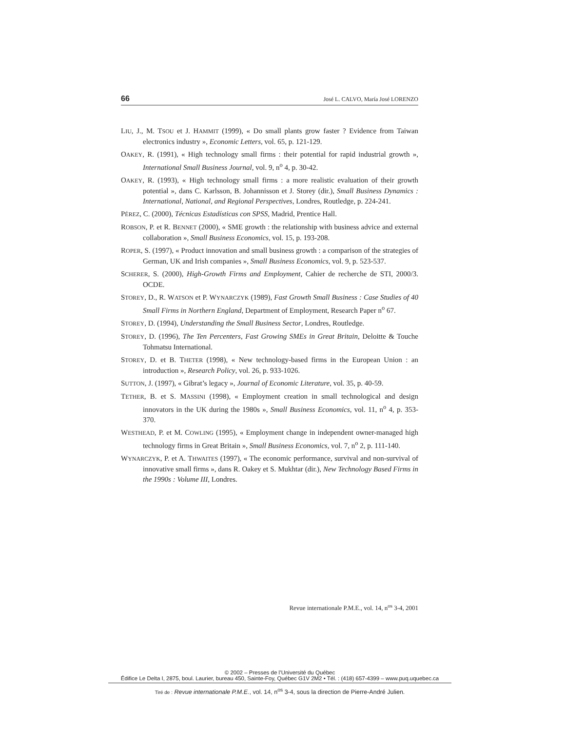66 José L. CALVO, María José LORENZO
LIU, J., M. TSOU et J. HAMMIT (1999), « Do small plants grow faster ? Evidence from Taiwan electronics industry », Economic Letters, vol. 65, p. 121-129.
OAKEY, R. (1991), « High technology small firms : their potential for rapid industrial growth », International Small Business Journal, vol. 9, n<sup>o</sup> 4, p. 30-42.
OAKEY, R. (1993), « High technology small firms : a more realistic evaluation of their growth potential », dans C. Karlsson, B. Johannisson et J. Storey (dir.), Small Business Dynamics : International, National, and Regional Perspectives, Londres, Routledge, p. 224-241.
PÉREZ, C. (2000), Técnicas Estadísticas con SPSS, Madrid, Prentice Hall.
ROBSON, P. et R. BENNET (2000), « SME growth : the relationship with business advice and external collaboration », Small Business Economics, vol. 15, p. 193-208.
ROPER, S. (1997), « Product innovation and small business growth : a comparison of the strategies of German, UK and Irish companies », Small Business Economics, vol. 9, p. 523-537.
SCHERER, S. (2000), High-Growth Firms and Employment, Cahier de recherche de STI, 2000/3. OCDE.
STOREY, D., R. WATSON et P. WYNARCZYK (1989), Fast Growth Small Business : Case Studies of 40 Small Firms in Northern England, Department of Employment, Research Paper n<sup>o</sup> 67.
STOREY, D. (1994), Understanding the Small Business Sector, Londres, Routledge.
STOREY, D. (1996), The Ten Percenters, Fast Growing SMEs in Great Britain, Deloitte & Touche Tohmatsu International.
STOREY, D. et B. THETER (1998), « New technology-based firms in the European Union : an introduction », Research Policy, vol. 26, p. 933-1026.
SUTTON, J. (1997), « Gibrat’s legacy », Journal of Economic Literature, vol. 35, p. 40-59.
TETHER, B. et S. MASSINI (1998), « Employment creation in small technological and design innovators in the UK during the 1980s », Small Business Economics, vol. 11, n<sup>o</sup> 4, p. 353-370.
WESTHEAD, P. et M. COWLING (1995), « Employment change in independent owner-managed high technology firms in Great Britain », Small Business Economics, vol. 7, n<sup>o</sup> 2, p. 111-140.
WYNARCZYK, P. et A. THWAITES (1997), « The economic performance, survival and non-survival of innovative small firms », dans R. Oakey et S. Mukhtar (dir.), New Technology Based Firms in the 1990s : Volume III, Londres.
Revue internationale P.M.E., vol. 14, n<sup>os</sup> 3-4, 2001
© 2002 – Presses de l’Université du Québec
Édifice Le Delta I, 2875, boul. Laurier, bureau 450, Sainte-Foy, Québec G1V 2M2 • Tél. : (418) 657-4399 – www.puq.uquebec.ca
Tiré de : Revue internationale P.M.E., vol. 14, n<sup>os</sup> 3-4, sous la direction de Pierre-André Julien.